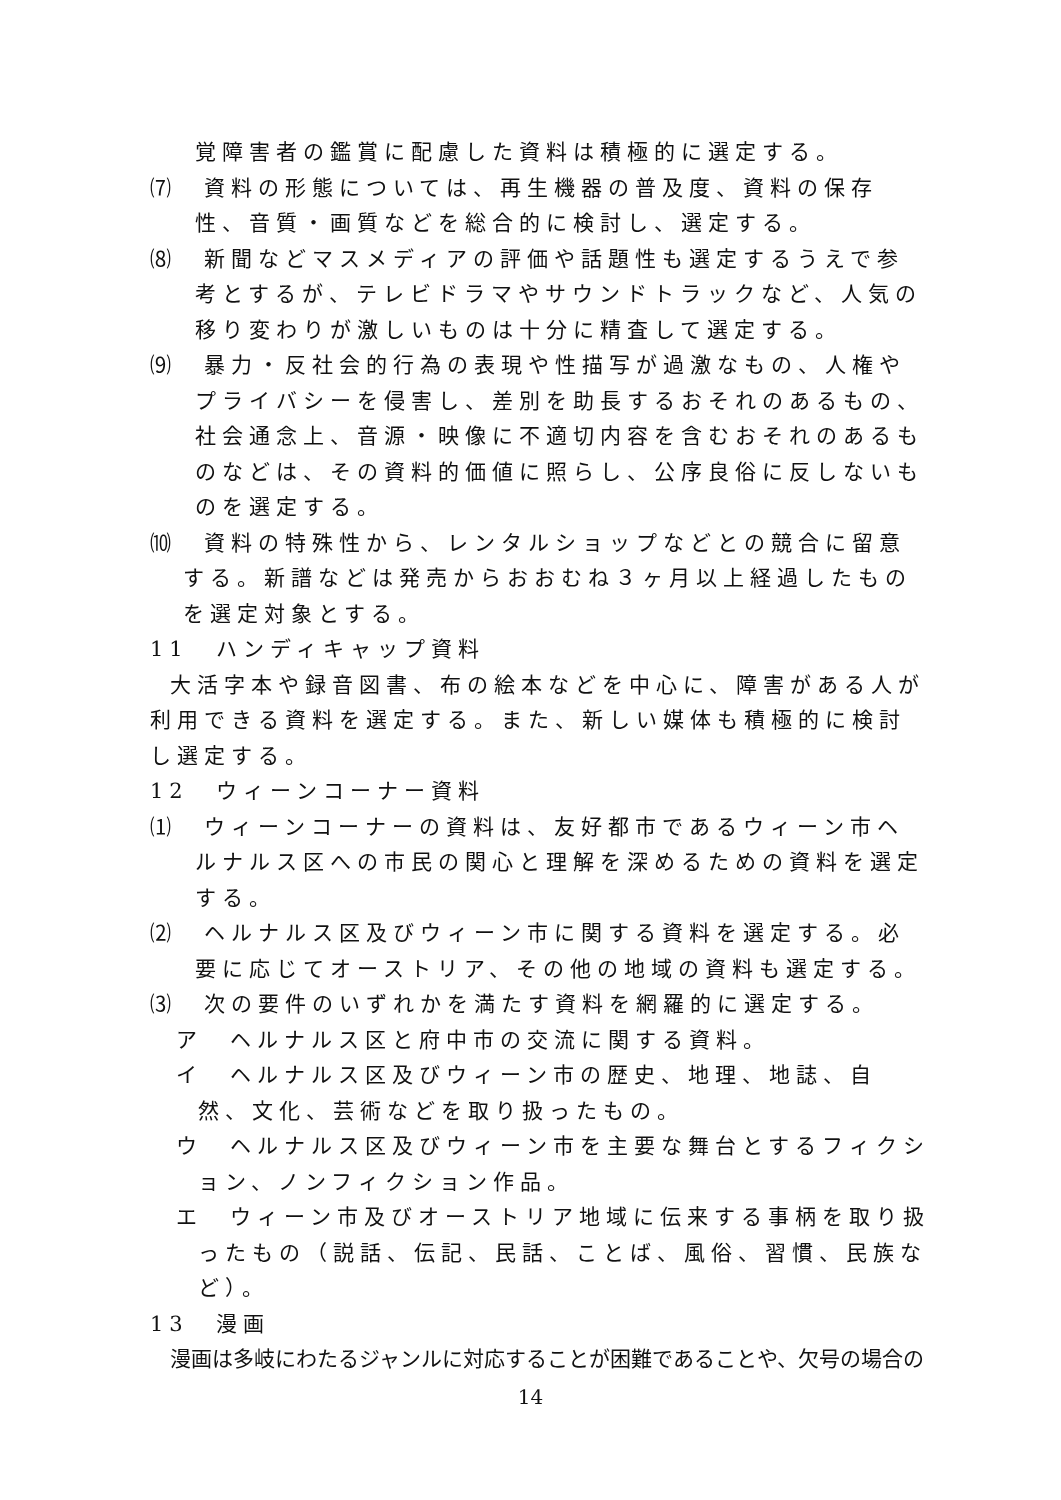覚障害者の鑑賞に配慮した資料は積極的に選定する。
⑺　資料の形態については、再生機器の普及度、資料の保存性、音質・画質などを総合的に検討し、選定する。
⑻　新聞などマスメディアの評価や話題性も選定するうえで参考とするが、テレビドラマやサウンドトラックなど、人気の移り変わりが激しいものは十分に精査して選定する。
⑼　暴力・反社会的行為の表現や性描写が過激なもの、人権やプライバシーを侵害し、差別を助長するおそれのあるもの、社会通念上、音源・映像に不適切内容を含むおそれのあるものなどは、その資料的価値に照らし、公序良俗に反しないものを選定する。
⑽　資料の特殊性から、レンタルショップなどとの競合に留意する。新譜などは発売からおおむね３ヶ月以上経過したものを選定対象とする。
11　ハンディキャップ資料
大活字本や録音図書、布の絵本などを中心に、障害がある人が利用できる資料を選定する。また、新しい媒体も積極的に検討し選定する。
12　ウィーンコーナー資料
⑴　ウィーンコーナーの資料は、友好都市であるウィーン市ヘルナルス区への市民の関心と理解を深めるための資料を選定する。
⑵　ヘルナルス区及びウィーン市に関する資料を選定する。必要に応じてオーストリア、その他の地域の資料も選定する。
⑶　次の要件のいずれかを満たす資料を網羅的に選定する。
ア　ヘルナルス区と府中市の交流に関する資料。
イ　ヘルナルス区及びウィーン市の歴史、地理、地誌、自然、文化、芸術などを取り扱ったもの。
ウ　ヘルナルス区及びウィーン市を主要な舞台とするフィクション、ノンフィクション作品。
エ　ウィーン市及びオーストリア地域に伝来する事柄を取り扱ったもの（説話、伝記、民話、ことば、風俗、習慣、民族など）。
13　漫画
漫画は多岐にわたるジャンルに対応することが困難であることや、欠号の場合の
14